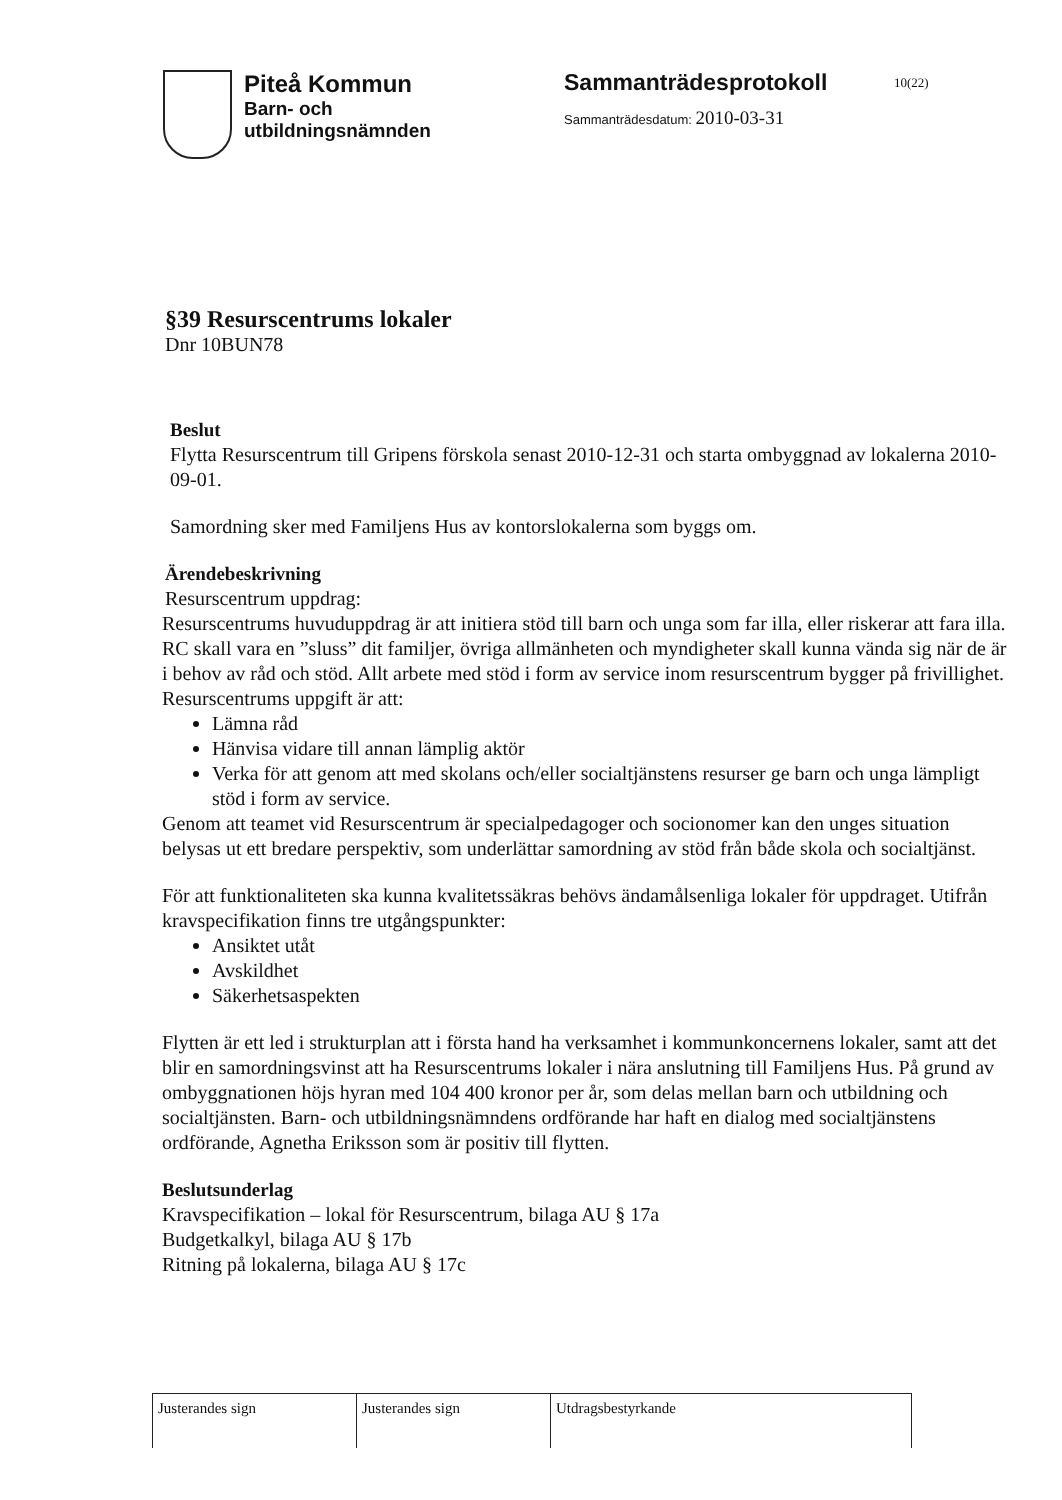Piteå Kommun
Barn- och
utbildningsnämnden
Sammanträdesprotokoll
Sammanträdesdatum: 2010-03-31
10(22)
§39 Resurscentrums lokaler
Dnr 10BUN78
Beslut
Flytta Resurscentrum till Gripens förskola senast 2010-12-31 och starta ombyggnad av lokalerna 2010-09-01.
Samordning sker med Familjens Hus av kontorslokalerna som byggs om.
Ärendebeskrivning
Resurscentrum uppdrag:
Resurscentrums huvuduppdrag är att initiera stöd till barn och unga som far illa, eller riskerar att fara illa. RC skall vara en ”sluss” dit familjer, övriga allmänheten och myndigheter skall kunna vända sig när de är i behov av råd och stöd. Allt arbete med stöd i form av service inom resurscentrum bygger på frivillighet. Resurscentrums uppgift är att:
Lämna råd
Hänvisa vidare till annan lämplig aktör
Verka för att genom att med skolans och/eller socialtjänstens resurser ge barn och unga lämpligt stöd i form av service.
Genom att teamet vid Resurscentrum är specialpedagoger och socionomer kan den unges situation belysas ut ett bredare perspektiv, som underlättar samordning av stöd från både skola och socialtjänst.
För att funktionaliteten ska kunna kvalitetssäkras behövs ändamålsenliga lokaler för uppdraget. Utifrån kravspecifikation finns tre utgångspunkter:
Ansiktet utåt
Avskildhet
Säkerhetsaspekten
Flytten är ett led i strukturplan att i första hand ha verksamhet i kommunkoncernens lokaler, samt att det blir en samordningsvinst att ha Resurscentrums lokaler i nära anslutning till Familjens Hus. På grund av ombyggnationen höjs hyran med 104 400 kronor per år, som delas mellan barn och utbildning och socialtjänsten. Barn- och utbildningsnämndens ordförande har haft en dialog med socialtjänstens ordförande, Agnetha Eriksson som är positiv till flytten.
Beslutsunderlag
Kravspecifikation – lokal för Resurscentrum, bilaga AU § 17a
Budgetkalkyl, bilaga AU § 17b
Ritning på lokalerna, bilaga AU § 17c
| Justerandes sign | Justerandes sign | Utdragsbestyrkande |